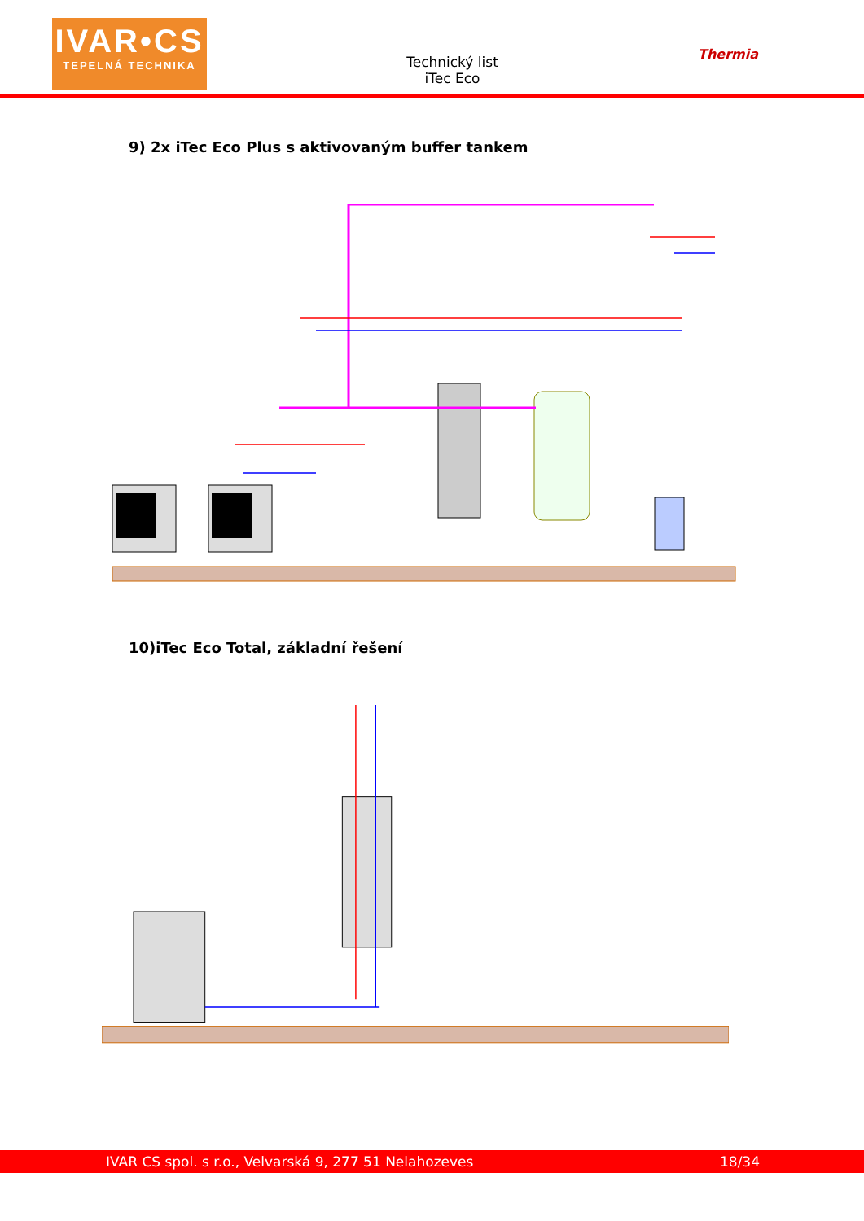IVAR•CS
TEPELNÁ TECHNIKA
Technický list
iTec Eco
Thermia
9) 2x iTec Eco Plus s aktivovaným buffer tankem
10)iTec Eco Total, základní řešení
IVAR CS spol. s r.o., Velvarská 9, 277 51 Nelahozeves 18/34